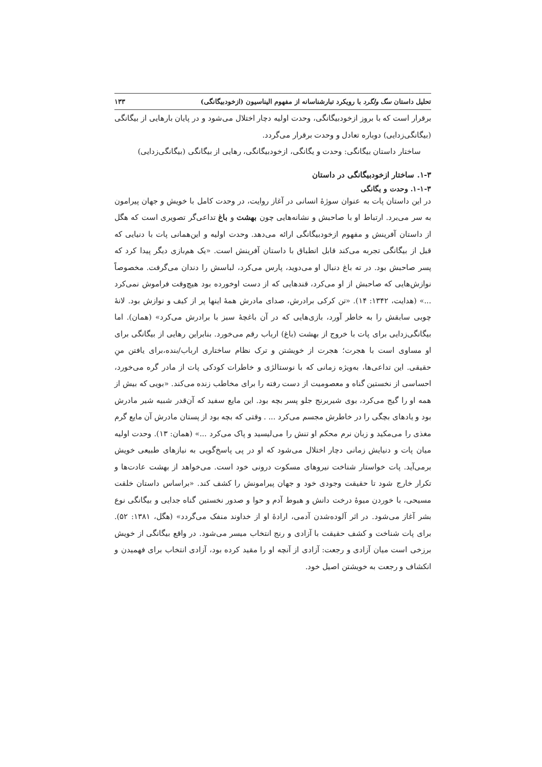تحلیل داستان سگ ولگرد با رویکرد تبارشناسانه از مفهوم الیناسیون (ازخودبیگانگی) ۱۳۳
برقرار است که با بروز ازخودبیگانگی، وحدت اولیه دچار اختلال می‌شود و در پایان بارهایی از بیگانگی (بیگانگی‌زدایی) دوباره تعادل و وحدت برقرار می‌گردد.
ساختار داستان بیگانگی: وحدت و یگانگی، ازخودبیگانگی، رهایی از بیگانگی (بیگانگی‌زدایی)
۱-۳. ساختار ازخودبیگانگی در داستان
۱-۱-۳. وحدت و یگانگی
در این داستان پات به عنوان سوژهٔ انسانی در آغاز روایت، در وحدت کامل با خویش و جهان پیرامون به سر می‌برد. ارتباط او با صاحبش و نشانه‌هایی چون بهشت و باغ تداعی‌گر تصویری است که هگل از داستان آفرینش و مفهوم ازخودبیگانگی ارائه می‌دهد. وحدت اولیه و این‌همانی پات با دنیایی که قبل از بیگانگی تجربه می‌کند قابل انطباق با داستان آفرینش است. «یک هم‌بازی دیگر پیدا کرد که پسر صاحبش بود. در ته باغ دنبال او می‌دوید، پارس می‌کرد، لباسش را دندان می‌گرفت. مخصوصاً نوازش‌هایی که صاحبش از او می‌کرد، قندهایی که از دست اوخورده بود هیچ‌وقت فراموش نمی‌کرد ...» (هدایت، ۱۳۴۲: ۱۴). «تن کرکی برادرش، صدای مادرش همهٔ اینها پر از کیف و نوازش بود. لانهٔ چوبی سابقش را به خاطر آورد، بازی‌هایی که در آن باغچهٔ سبز با برادرش می‌کرد» (همان). اما بیگانگی‌زدایی برای پات با خروج از بهشت (باغ) ارباب رقم می‌خورد. بنابراین رهایی از بیگانگی برای او مساوی است با هجرت؛ هجرت از خویشتن و ترک نظام ساختاری ارباب/بنده،برای یافتن منِ حقیقی. این تداعی‌ها، به‌ویژه زمانی که با نوستالژی و خاطرات کودکی پات از مادر گره می‌خورد، احساسی از نخستین گناه و معصومیت از دست رفته را برای مخاطب زنده می‌کند. «بویی که بیش از همه او را گیج می‌کرد، بوی شیربرنج جلو پسر بچه بود. این مایع سفید که آن‌قدر شبیه شیر مادرش بود و یادهای بچگی را در خاطرش مجسم می‌کرد ... . وقتی که بچه بود از پستان مادرش آن مایع گرم مغذی را می‌مکید و زبان نرم محکم او تنش را می‌لیسید و پاک می‌کرد ...» (همان: ۱۳). وحدت اولیه میان پات و دنیایش زمانی دچار اختلال می‌شود که او در پی پاسخ‌گویی به نیازهای طبیعی خویش برمی‌آید. پات خواستار شناخت نیروهای مسکوت درونی خود است. می‌خواهد از بهشت عادت‌ها و تکرار خارج شود تا حقیقت وجودی خود و جهان پیرامونش را کشف کند. «براساس داستان خلقت مسیحی، با خوردن میوهٔ درخت دانش و هبوط آدم و حوا و صدور نخستین گناه جدایی و بیگانگی نوع بشر آغاز می‌شود. در اثر آلوده‌شدن آدمی، ارادهٔ او از خداوند منفک می‌گردد» (هگل، ۱۳۸۱: ۵۲). برای پات شناخت و کشف حقیقت با آزادی و رنج انتخاب میسر می‌شود. در واقع بیگانگی از خویش برزخی است میان آزادی و رجعت: آزادی از آنچه او را مقید کرده بود، آزادی انتخاب برای فهمیدن و انکشاف و رجعت به خویشتن اصیل خود.